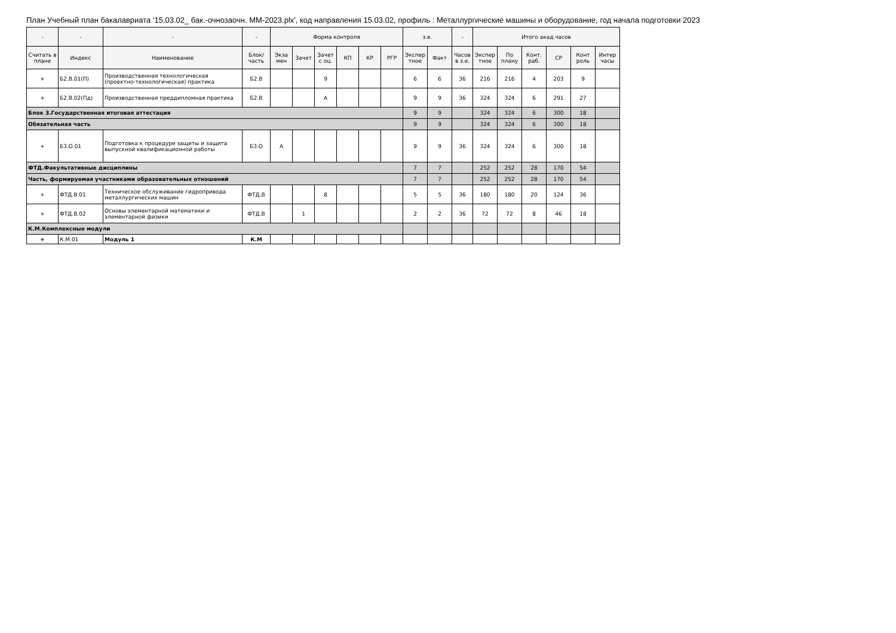План Учебный план бакалавриата '15.03.02_ бак.-очнозаочн. ММ-2023.plx', код направления 15.03.02, профиль : Металлургические машины и оборудование, год начала подготовки 2023
| - | - | - | - | Форма контроля | | | | | | з.е. | | - | Итого акад.часов | | | | | |
| --- | --- | --- | --- | --- | --- | --- | --- | --- | --- | --- | --- | --- | --- | --- | --- | --- | --- | --- |
| Считать в плане | Индекс | Наименование | Блок/ часть | Экза мен | Зачет | Зачет с оц. | КП | КР | РГР | Экспер тное | Факт | Часов в з.е. | Экспер тное | По плану | Конт. раб. | СР | Конт роль | Интер часы |
| + | Б2.В.01(П) | Производственная технологическая (проектно-технологическая) практика | Б2.В | | | 9 | | | | 6 | 6 | 36 | 216 | 216 | 4 | 203 | 9 | |
| + | Б2.В.02(Пд) | Производственная преддипломная практика | Б2.В | | | А | | | | 9 | 9 | 36 | 324 | 324 | 6 | 291 | 27 | |
| Блок 3.Государственная итоговая аттестация | | | | | | | | | | 9 | 9 | | 324 | 324 | 6 | 300 | 18 | |
| Обязательная часть | | | | | | | | | | 9 | 9 | | 324 | 324 | 6 | 300 | 18 | |
| + | Б3.О.01 | Подготовка к процедуре защиты и защита выпускной квалификационной работы | Б3.О | А | | | | | | 9 | 9 | 36 | 324 | 324 | 6 | 300 | 18 | |
| ФТД.Факультативные дисциплины | | | | | | | | | | 7 | 7 | | 252 | 252 | 28 | 170 | 54 | |
| Часть, формируемая участниками образовательных отношений | | | | | | | | | | 7 | 7 | | 252 | 252 | 28 | 170 | 54 | |
| + | ФТД.В.01 | Техническое обслуживание гидропривода металлургических машин | ФТД.В | | | 8 | | | | 5 | 5 | 36 | 180 | 180 | 20 | 124 | 36 | |
| + | ФТД.В.02 | Основы элементарной математики и элементарной физики | ФТД.В | | 1 | | | | | 2 | 2 | 36 | 72 | 72 | 8 | 46 | 18 | |
| К.М.Комплексные модули | | | | | | | | | | | | | | | | | | |
| + | К.М.01 | Модуль 1 | К.М | | | | | | | | | | | | | | | |